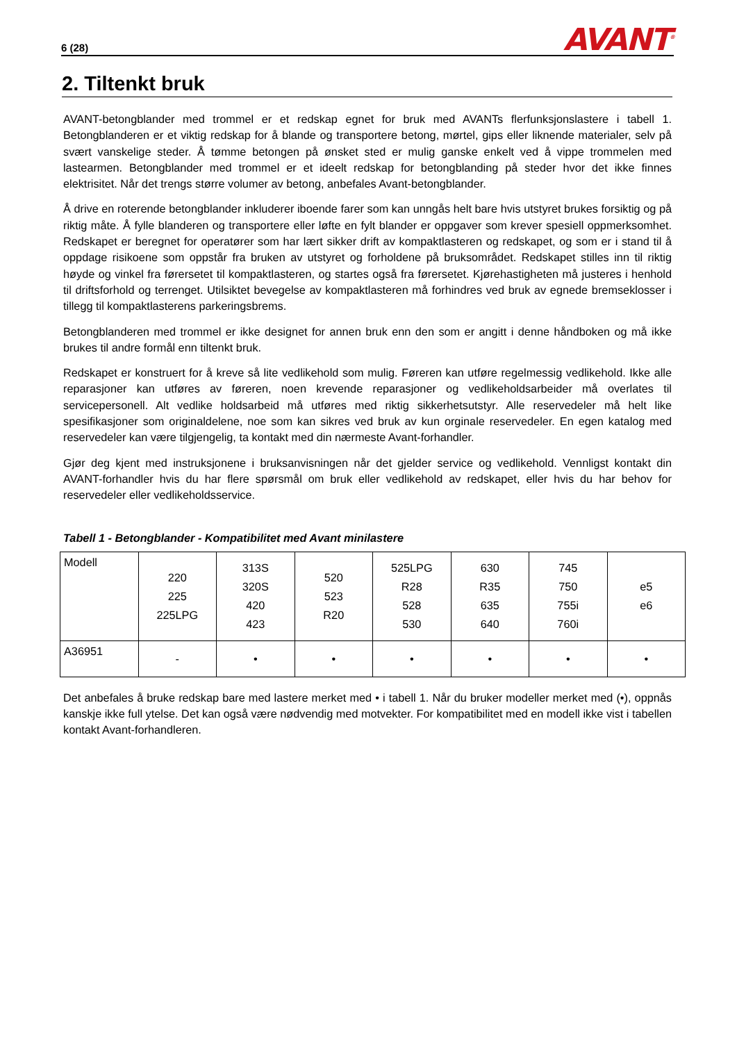6 (28) AVANT<sup>®</sup>
2. Tiltenkt bruk
AVANT-betongblander med trommel er et redskap egnet for bruk med AVANTs flerfunksjonslastere i tabell 1. Betongblanderen er et viktig redskap for å blande og transportere betong, mørtel, gips eller liknende materialer, selv på svært vanskelige steder. Å tømme betongen på ønsket sted er mulig ganske enkelt ved å vippe trommelen med lastearmen. Betongblander med trommel er et ideelt redskap for betongblanding på steder hvor det ikke finnes elektrisitet. Når det trengs større volumer av betong, anbefales Avant-betongblander.
Å drive en roterende betongblander inkluderer iboende farer som kan unngås helt bare hvis utstyret brukes forsiktig og på riktig måte. Å fylle blanderen og transportere eller løfte en fylt blander er oppgaver som krever spesiell oppmerksomhet. Redskapet er beregnet for operatører som har lært sikker drift av kompaktlasteren og redskapet, og som er i stand til å oppdage risikoene som oppstår fra bruken av utstyret og forholdene på bruksområdet. Redskapet stilles inn til riktig høyde og vinkel fra førersetet til kompaktlasteren, og startes også fra førersetet. Kjørehastigheten må justeres i henhold til driftsforhold og terrenget. Utilsiktet bevegelse av kompaktlasteren må forhindres ved bruk av egnede bremseklosser i tillegg til kompaktlasterens parkeringsbrems.
Betongblanderen med trommel er ikke designet for annen bruk enn den som er angitt i denne håndboken og må ikke brukes til andre formål enn tiltenkt bruk.
Redskapet er konstruert for å kreve så lite vedlikehold som mulig. Føreren kan utføre regelmessig vedlikehold. Ikke alle reparasjoner kan utføres av føreren, noen krevende reparasjoner og vedlikeholdsarbeider må overlates til servicepersonell. Alt vedlike holdsarbeid må utføres med riktig sikkerhetsutstyr. Alle reservedeler må helt like spesifikasjoner som originaldelene, noe som kan sikres ved bruk av kun orginale reservedeler. En egen katalog med reservedeler kan være tilgjengelig, ta kontakt med din nærmeste Avant-forhandler.
Gjør deg kjent med instruksjonene i bruksanvisningen når det gjelder service og vedlikehold. Vennligst kontakt din AVANT-forhandler hvis du har flere spørsmål om bruk eller vedlikehold av redskapet, eller hvis du har behov for reservedeler eller vedlikeholdsservice.
Tabell 1 - Betongblander - Kompatibilitet med Avant minilastere
| Modell | 220 225 225LPG | 313S 320S 420 423 | 520 523 R20 | 525LPG R28 528 530 | 630 R35 635 640 | 745 750 755i 760i | e5 e6 |
| A36951 | - | • | • | • | • | • | • |
Det anbefales å bruke redskap bare med lastere merket med • i tabell 1. Når du bruker modeller merket med (•), oppnås kanskje ikke full ytelse. Det kan også være nødvendig med motvekter. For kompatibilitet med en modell ikke vist i tabellen kontakt Avant-forhandleren.